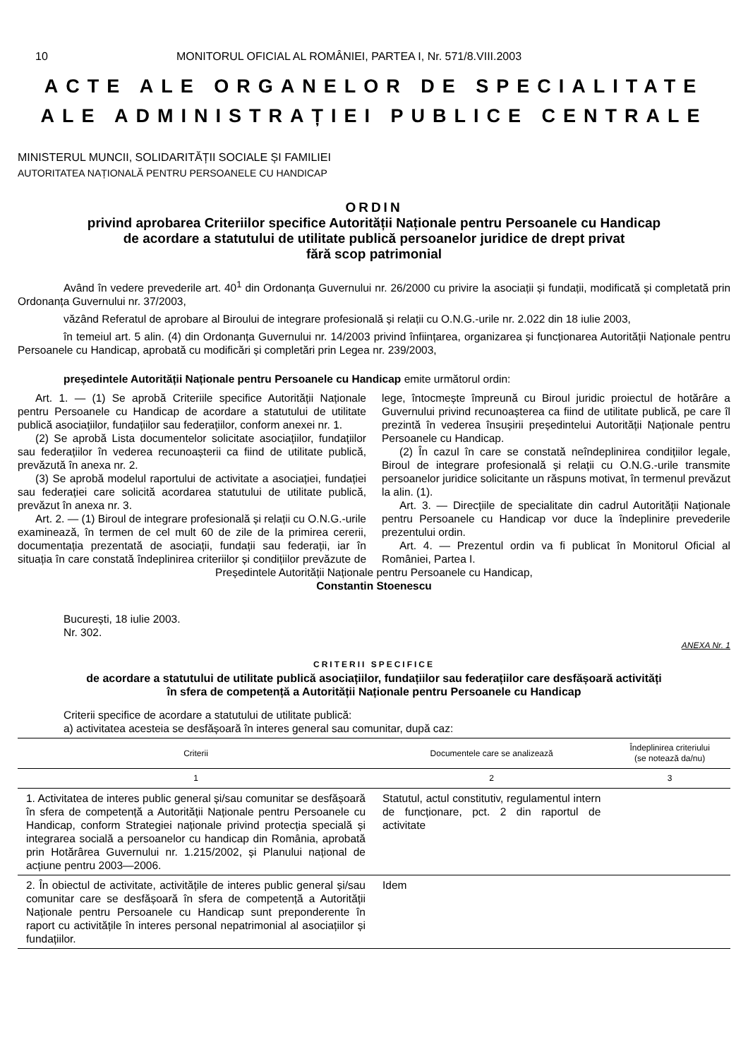10 MONITORUL OFICIAL AL ROMÂNIEI, PARTEA I, Nr. 571/8.VIII.2003
ACTE ALE ORGANELOR DE SPECIALITATE
ALE ADMINISTRAȚIEI PUBLICE CENTRALE
MINISTERUL MUNCII, SOLIDARITĂȚII SOCIALE ȘI FAMILIEI
AUTORITATEA NAȚIONALĂ PENTRU PERSOANELE CU HANDICAP
ORDIN
privind aprobarea Criteriilor specifice Autorității Naționale pentru Persoanele cu Handicap
de acordare a statutului de utilitate publică persoanelor juridice de drept privat
fără scop patrimonial
Având în vedere prevederile art. 40<sup>1</sup> din Ordonanța Guvernului nr. 26/2000 cu privire la asociații și fundații, modificată și completată prin Ordonanța Guvernului nr. 37/2003,
văzând Referatul de aprobare al Biroului de integrare profesională și relații cu O.N.G.-urile nr. 2.022 din 18 iulie 2003,
în temeiul art. 5 alin. (4) din Ordonanța Guvernului nr. 14/2003 privind înființarea, organizarea și funcționarea Autorității Naționale pentru Persoanele cu Handicap, aprobată cu modificări și completări prin Legea nr. 239/2003,
președintele Autorității Naționale pentru Persoanele cu Handicap emite următorul ordin:
Art. 1. — (1) Se aprobă Criteriile specifice Autorității Naționale pentru Persoanele cu Handicap de acordare a statutului de utilitate publică asociațiilor, fundațiilor sau federațiilor, conform anexei nr. 1.
(2) Se aprobă Lista documentelor solicitate asociațiilor, fundațiilor sau federațiilor în vederea recunoașterii ca fiind de utilitate publică, prevăzută în anexa nr. 2.
(3) Se aprobă modelul raportului de activitate a asociației, fundației sau federației care solicită acordarea statutului de utilitate publică, prevăzut în anexa nr. 3.
Art. 2. — (1) Biroul de integrare profesională și relații cu O.N.G.-urile examinează, în termen de cel mult 60 de zile de la primirea cererii, documentația prezentată de asociații, fundații sau federații, iar în situația în care constată îndeplinirea criteriilor și condițiilor prevăzute de lege, întocmește împreună cu Biroul juridic proiectul de hotărâre a Guvernului privind recunoașterea ca fiind de utilitate publică, pe care îl prezintă în vederea însușirii președintelui Autorității Naționale pentru Persoanele cu Handicap.
(2) În cazul în care se constată neîndeplinirea condițiilor legale, Biroul de integrare profesională și relații cu O.N.G.-urile transmite persoanelor juridice solicitante un răspuns motivat, în termenul prevăzut la alin. (1).
Art. 3. — Direcțiile de specialitate din cadrul Autorității Naționale pentru Persoanele cu Handicap vor duce la îndeplinire prevederile prezentului ordin.
Art. 4. — Prezentul ordin va fi publicat în Monitorul Oficial al României, Partea I.
Președintele Autorității Naționale pentru Persoanele cu Handicap,
Constantin Stoenescu
București, 18 iulie 2003.
Nr. 302.
ANEXA Nr. 1
CRITERII SPECIFICE
de acordare a statutului de utilitate publică asociațiilor, fundațiilor sau federațiilor care desfășoară activități
în sfera de competență a Autorității Naționale pentru Persoanele cu Handicap
Criterii specifice de acordare a statutului de utilitate publică:
a) activitatea acesteia se desfășoară în interes general sau comunitar, după caz:
| Criterii | Documentele care se analizează | Îndeplinirea criteriului (se notează da/nu) |
| --- | --- | --- |
| 1 | 2 | 3 |
| 1. Activitatea de interes public general și/sau comunitar se desfășoară în sfera de competență a Autorității Naționale pentru Persoanele cu Handicap, conform Strategiei naționale privind protecția specială și integrarea socială a persoanelor cu handicap din România, aprobată prin Hotărârea Guvernului nr. 1.215/2002, și Planului național de acțiune pentru 2003—2006. | Statutul, actul constitutiv, regulamentul intern de funcționare, pct. 2 din raportul de activitate | |
| 2. În obiectul de activitate, activitățile de interes public general și/sau comunitar care se desfășoară în sfera de competență a Autorității Naționale pentru Persoanele cu Handicap sunt preponderente în raport cu activitățile în interes personal nepatrimonial al asociațiilor și fundațiilor. | Idem | |